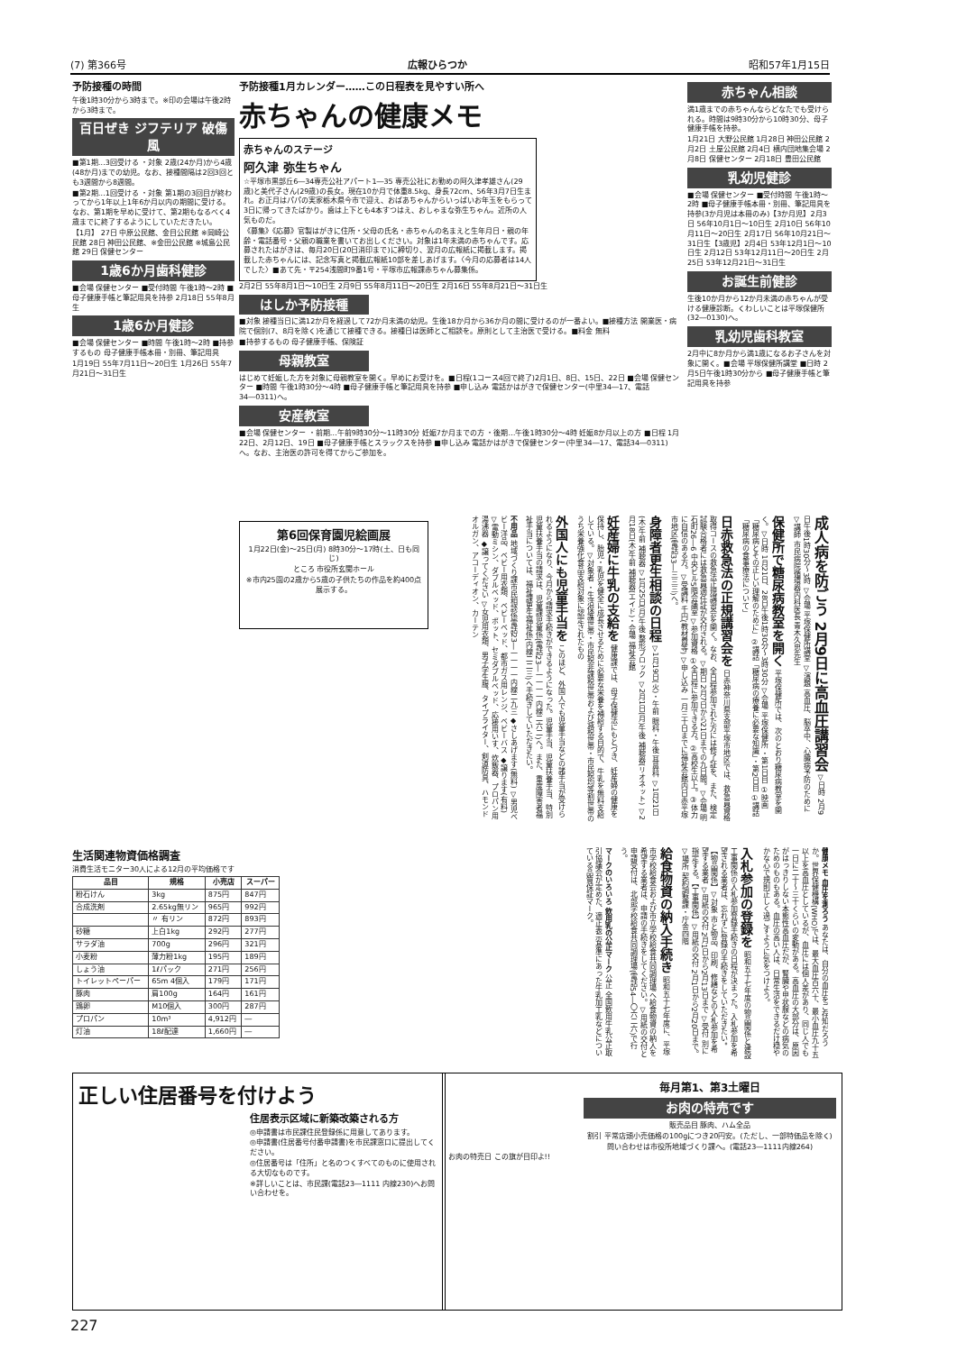(7) 第366号 広報ひらつか 昭和57年1月15日
予防接種の時間
午後1時30分から3時まで。※印の会場は午後2時から3時まで。
百日ぜき ジフテリア 破傷風
■第1期…3回受ける ・対象 2歳(24か月)から4歳(48か月)までの幼児。なお、接種間隔は2回3回とも3週間から8週間。
■第2期…1回受ける ・対象 第1期の3回目が終わってから1年以上1年6か月以内の期間に受ける。なお、第1期を早めに受けて、第2期もなるべく4歳までに終了するようにしていただきたい。
【1月】 27日 中原公民館、金目公民館 ※岡崎公民館 28日 神田公民館、※金田公民館 ※城島公民館 29日 保健センター
1歳6か月歯科健診
■会場 保健センター ■受付時間 午後1時～2時 ■母子健康手帳と筆記用具を持参 2月18日 55年8月生
1歳6か月健診
■会場 保健センター ■時間 午後1時～2時 ■持参するもの 母子健康手帳本冊・別冊、筆記用具
1月19日 55年7月11日～20日生 1月26日 55年7月21日～31日生
予防接種1月カレンダー……この日程表を見やすい所へ
赤ちゃんの健康メモ
赤ちゃんのステージ
阿久津 弥生ちゃん
☆平塚市黒部丘6―34専売公社アパート1―35 専売公社にお勤めの阿久津孝雄さん(29歳)と美代子さん(29歳)の長女。現在10か月で体重8.5kg、身長72cm、56年3月7日生まれ。お正月はパパの実家栃木県今市で迎え、おばあちゃんからいっぱいお年玉をもらって3日に帰ってきたばかり。歯は上下とも4本すつはえ、おしゃまな弥生ちゃん。近所の人気ものだ。
《募集》《応募》官製はがきに住所・父母の氏名・赤ちゃんの名まえと生年月日・親の年齢・電話番号・父親の職業を書いてお出しください。対象は1年未満の赤ちゃんです。応募されたはがきは、毎月20日(20日消印まで)に締切り、翌月の広報紙に掲載します。掲載した赤ちゃんには、記念写真と掲載広報紙10部を差しあげます。〈今月の応募者は14人でした〉■あて先・〒254浅間町9番1号・平塚市広報課赤ちゃん募集係。
2月2日 55年8月1日～10日生 2月9日 55年8月11日～20日生 2月16日 55年8月21日～31日生
はしか予防接種
■対象 接種当日に満12か月を経過して72か月未満の幼児。生後18か月から36か月の間に受けるのが一番よい。■接種方法 開業医・病院で個別(7、8月を除く)を通じて接種できる。接種日は医師とご相談を。原則として主治医で受ける。■料金 無料
■持参するもの 母子健康手帳、保険証
母親教室
はじめて妊娠した方を対象に母親教室を開く。早めにお受けを。■日程(1コース4回で終了)2月1日、8日、15日、22日 ■会場 保健センター ■時間 午後1時30分～4時 ■母子健康手帳と筆記用具を持参 ■申し込み 電話かはがきで保健センター(中里34―17、電話34―0311)へ。
安産教室
■会場 保健センター ・前期…午前9時30分～11時30分 妊娠7か月までの方 ・後期…午後1時30分～4時 妊娠8か月以上の方 ■日程 1月22日、2月12日、19日 ■母子健康手帳とスラックスを持参 ■申し込み 電話かはがきで保健センター(中里34―17、電話34―0311)へ。なお、主治医の許可を得てからご参加を。
赤ちゃん相談
満1歳までの赤ちゃんならどなたでも受けられる。時間は9時30分から10時30分、母子健康手帳を持参。
1月21日 大野公民館 1月28日 神田公民館 2月2日 土屋公民館 2月4日 横内団地集会場 2月8日 保健センター 2月18日 豊田公民館
乳幼児健診
■会場 保健センター ■受付時間 午後1時～2時 ■母子健康手帳本冊・別冊、筆記用具を持参(3か月児は本冊のみ)【3か月児】2月3日 56年10月1日～10日生 2月10日 56年10月11日～20日生 2月17日 56年10月21日～31日生【3歳児】2月4日 53年12月1日～10日生 2月12日 53年12月11日～20日生 2月25日 53年12月21日～31日生
お誕生前健診
生後10か月から12か月未満の赤ちゃんが受ける健康診断。くわしいことは平塚保健所(32―0130)へ。
乳幼児歯科教室
2月中に8か月から満1歳になるお子さんを対象に開く。■会場 平塚保健所講堂 ■日時 2月5日午後1時30分から ■母子健康手帳と筆記用具を持参
成人病を防ごう 2月9日に高血圧講習会 ▽日時 2月9日午後1時30分～3時 ▽会場 平塚保健所講堂 ▽演題 高血圧、脳卒中、心臓病予防のために ▽講師 市民病院循環器内科医長 青木久忠先生
保健所で糖尿病教室を開く 平塚保健所では、次のとおり糖尿病教室を開く。▽日時 1月21日、28日午後1時30分～3時30分 ▽会場 平塚保健所 ・第1日目 ①映画「糖尿病とその正しい理解のために」②講話「糖尿病の療養に必要な知識」・第2日目 ①講話「糖尿病の食事療法について」
日赤救急法の正規講習会を 日赤神奈川県支部平塚市地区では、救急員資格取得コースの救急法正規講習会を開く。なお、全日程参加された方には修了証を、また、検定試験合格者には救急員適任証が交付される。▽期日 2月7日から21日までの九日間。▽会場 明石町26―6 中央ビル5階会議室 ▽参加資格 ①全日程に参加できる方。②高校生以上。③体力に自信のある方。▽受講料 千円(教材費等) ▽申し込み 一月三十日までに福祉会館内日赤平塚市地区(電話33―三三三)へ。
身障者更生相談の日程 ▽1月19日(火)・午前 眼科・午後 耳鼻科 ▽1月21日(木)午前 補聴器 ▽1月25日(月)午後 整形ブロック ▽2月1日(月)午後 補聴器(リオネット) ▽2月18日(木)午前 補聴器(エイド)・会場 福祉会館
妊産婦に牛乳の支給を 健康課では、母子保健法にもとづき、妊産婦の健康を保持し、胎児・乳児を健全に成長させるために必要な栄養を補給する目的で、牛乳を無料支給している。▽対象者 ・生活保護世帯・市民税非課税世帯および減税世帯・市民税均等割世帯のうち栄養強化食品支給対象に認定されたもの
外国人にも児童手当を このほど、外国人でも児童手当などの諸手当が受けられるようになり、今月から請求手続きができるようになった。児童手当、児童扶養手当、特別児童扶養手当の請求は、児童課児童係(電話23―一一一一内線二六二)へ。また、重度障害者福祉手当については、福祉課更生福祉係(内線二二三)へ手続きしていただきたい。
不用品 地域づくり課市民相談係電話23―一一一一内線二九三 ◆さしあげます(無料) ▽男児ベビー洋品、ベビー用衣類、ベビーベッド、都市ガス用レンジ、ベビーバス ◆譲ります(有料) ▽電動ミシン、ダブルベッド、ポット、セミダブルベッド、応接用いす、炊飯器、プロパン用湯沸器 ◆譲ってください ▽女児用衣類、男子学生服、タイプライター、剣道防具、ハモンドオルガン、アコーディオン、カーテン
第6回保育園児絵画展
1月22日(金)～25日(月) 8時30分～17時(土、日も同じ)
ところ 市役所玄関ホール
※市内25園の2歳から5歳の子供たちの作品を約400点展示する。
生活関連物資価格調査
消費生活モニター30人による12月の平均価格です
| 品目 | 規格 | 小売店 | スーパー |
| --- | --- | --- | --- |
| 粉石けん | 3kg | 875円 | 847円 |
| 合成洗剤 | 2.65kg無リン | 965円 | 992円 |
| | 〃 有リン | 872円 | 893円 |
| 砂糖 | 上白1kg | 292円 | 277円 |
| サラダ油 | 700g | 296円 | 321円 |
| 小麦粉 | 薄力粉1kg | 195円 | 189円 |
| しょう油 | 1ℓパック | 271円 | 256円 |
| トイレットペーパー | 65m 4個入 | 179円 | 171円 |
| 豚肉 | 肩100g | 164円 | 161円 |
| 鶏卵 | M10個入 | 300円 | 287円 |
| プロパン | 10m³ | 4,912円 | ― |
| 灯油 | 18ℓ配達 | 1,660円 | ― |
健康メモ 血圧を測ろう あなたは、自分の血圧をご存知だろうか。世界保健機構(WHO)では、最大血圧百六十、最小血圧九十五以上を高血圧としているが、血圧には個人差があり、同じ人でも一日に二十～三十くらいの変動がある。高血圧の大部分は、原因がはっきりしない本態性高血圧だが、腎臓や甲状腺などの病気のためのものもある。血圧の高い人は、日常生活をできるだけ穏やかな心で規則正しく過ごすように気をつけよう。
入札参加の登録を 昭和五十七年度の物品関係と建設工事関係の入札参加登録手続きの日程が決まった。入札参加を希望される業者は、忘れずに登録の手続きをしていただきたい。【物品関係】▽対象 市と物品、印刷、修繕などの入札参加を希望する業者 ▽用紙の交付 2月1日から2月13日まで ▽受付 別に指定する。【工事関係】▽用紙の交付 2月1日から2月20日まで。▽場所 契約調整課・庁舎四階
給食物資の納入手続き 昭和五十七年度に、平塚市学校給食会および市立学校給食共同調理場へ給食物資の納入を希望する業者は、申請の手続きをしてください。▽用紙の交付と申請受付は、北部学校給食共同調理場(電話54―〇六二六)で行う。
マークのいろいろ 飲用乳の公正マーク 公正 全国飲用牛乳公正取引協議会が定めた、適正表示基準にあった牛乳加工乳などについている品質保証マーク。
正しい住居番号を付けよう
住居表示区域に新築改築される方
◎申請書は市民課住民登録係に用意してあります。
◎申請書(住居番号付番申請書)を市民課窓口に提出してください。
◎住居番号は「住所」と名のつくすべてのものに使用される大切なものです。
※詳しいことは、市民課(電話23―1111 内線230)へお問い合わせを。
毎月第1、第3土曜日
お肉の特売です
販売品目 豚肉、ハム全品
割引 平常店頭小売価格の100gにつき20円安。(ただし、一部特価品を除く)
問い合わせは市役所地域づくり課へ。(電話23―1111内線264)
お肉の特売日 この旗が目印よ!!
227